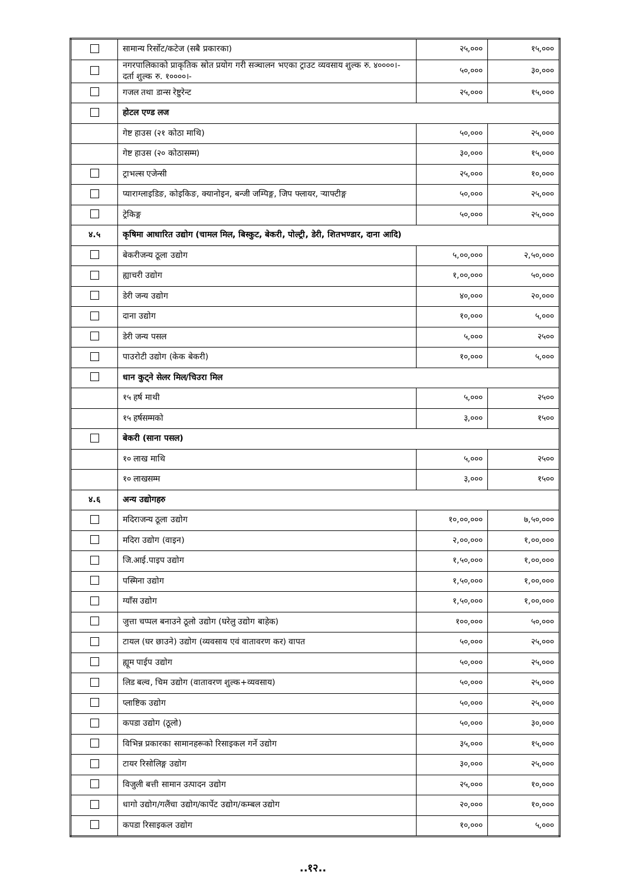| | सामान्य रिर्सोट/कटेज (सबै प्रकारका) | २५,००० | १५,००० |
| | नगरपालिकाको प्राकृतिक स्रोत प्रयोग गरी सञ्चालन भएका ट्राउट व्यवसाय शुल्क रु. ४००००।- दर्ता शुल्क रु. १००००।- | ५०,००० | ३०,००० |
| | गजल तथा डान्स रेष्टुरेन्ट | २५,००० | १५,००० |
| | होटल एण्ड लज | | |
| | गेष्ट हाउस (२१ कोठा माथि) | ५०,००० | २५,००० |
| | गेष्ट हाउस (२० कोठासम्म) | ३०,००० | १५,००० |
| | ट्राभल्स एजेन्सी | २५,००० | १०,००० |
| | प्याराग्लाइडिङ, कोइकिङ, क्यानोइन, बन्जी जम्पिङ्ग, जिप फ्लायर, र्‍याफ्टीङ्ग | ५०,००० | २५,००० |
| | ट्रेकिङ्ग | ५०,००० | २५,००० |
| ४.५ | कृषिमा आधारित उद्योग (चामल मिल, बिस्कुट, बेकरी, पोल्ट्री, डेरी, शितभण्डार, दाना आदि) | | |
| | बेकरीजन्य ठूला उद्योग | ५,००,००० | २,५०,००० |
| | ह्याचरी उद्योग | १,००,००० | ५०,००० |
| | डेरी जन्य उद्योग | ४०,००० | २०,००० |
| | दाना उद्योग | १०,००० | ५,००० |
| | डेरी जन्य पसल | ५,००० | २५०० |
| | पाउरोटी उद्योग (केक बेकरी) | १०,००० | ५,००० |
| | धान कुट्ने सेलर मिल/चिउरा मिल | | |
| | १५ हर्ष माथी | ५,००० | २५०० |
| | १५ हर्षसम्मको | ३,००० | १५०० |
| | बेकरी (साना पसल) | | |
| | १० लाख माथि | ५,००० | २५०० |
| | १० लाखसम्म | ३,००० | १५०० |
| ४.६ | अन्य उद्योगहरु | | |
| | मदिराजन्य ठूला उद्योग | १०,००,००० | ७,५०,००० |
| | मदिरा उद्योग (वाइन) | २,००,००० | १,००,००० |
| | जि.आई.पाइप उद्योग | १,५०,००० | १,००,००० |
| | पस्मिना उद्योग | १,५०,००० | १,००,००० |
| | ग्याँस उद्योग | १,५०,००० | १,००,००० |
| | जुत्ता चप्पल बनाउने ठूलो उद्योग (घरेलु उद्योग बाहेक) | १००,००० | ५०,००० |
| | टायल (घर छाउने) उद्योग (व्यवसाय एवं वातावरण कर) वापत | ५०,००० | २५,००० |
| | ह्यूम पाईप उद्योग | ५०,००० | २५,००० |
| | लिड बल्व, चिम उद्योग (वातावरण शुल्क+व्यवसाय) | ५०,००० | २५,००० |
| | प्लाष्टिक उद्योग | ५०,००० | २५,००० |
| | कपडा उद्योग (ठूलो) | ५०,००० | ३०,००० |
| | विभिन्न प्रकारका सामानहरूको रिसाइकल गर्ने उद्योग | ३५,००० | १५,००० |
| | टायर रिसोलिङ्ग उद्योग | ३०,००० | २५,००० |
| | विजुली बत्ती सामान उत्पादन उद्योग | २५,००० | १०,००० |
| | धागो उद्योग/गलैंचा उद्योग/कार्पेट उद्योग/कम्बल उद्योग | २०,००० | १०,००० |
| | कपडा रिसाइकल उद्योग | १०,००० | ५,००० |
..१२..